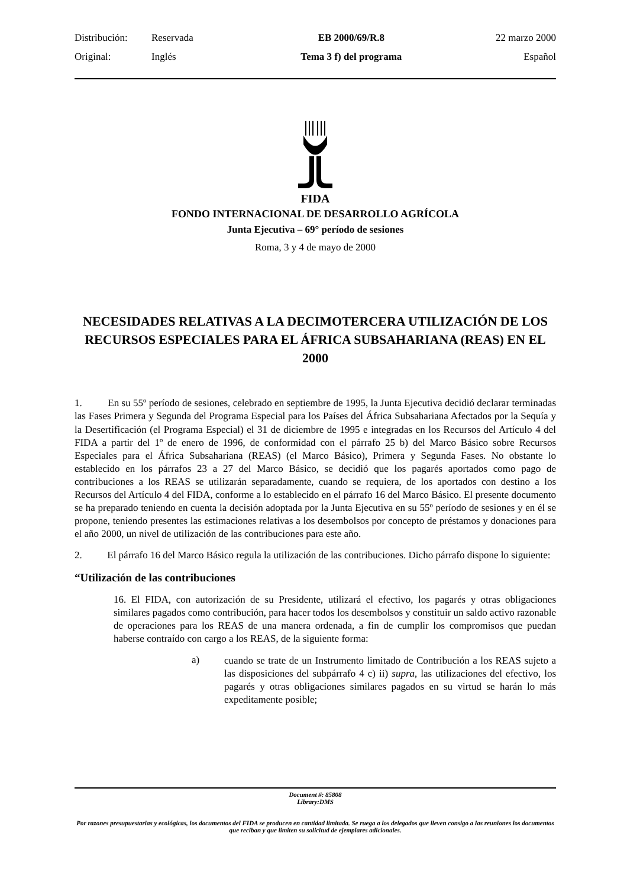| Distribución: | Reservada | EB 2000/69/R.8 | 22 marzo 2000 |
| Original: | Inglés | Tema 3 f) del programa | Español |
FIDA
FONDO INTERNACIONAL DE DESARROLLO AGRÍCOLA
Junta Ejecutiva – 69° período de sesiones
Roma, 3 y 4 de mayo de 2000
NECESIDADES RELATIVAS A LA DECIMOTERCERA UTILIZACIÓN DE LOS RECURSOS ESPECIALES PARA EL ÁFRICA SUBSAHARIANA (REAS) EN EL 2000
1. En su 55º período de sesiones, celebrado en septiembre de 1995, la Junta Ejecutiva decidió declarar terminadas las Fases Primera y Segunda del Programa Especial para los Países del África Subsahariana Afectados por la Sequía y la Desertificación (el Programa Especial) el 31 de diciembre de 1995 e integradas en los Recursos del Artículo 4 del FIDA a partir del 1º de enero de 1996, de conformidad con el párrafo 25 b) del Marco Básico sobre Recursos Especiales para el África Subsahariana (REAS) (el Marco Básico), Primera y Segunda Fases. No obstante lo establecido en los párrafos 23 a 27 del Marco Básico, se decidió que los pagarés aportados como pago de contribuciones a los REAS se utilizarán separadamente, cuando se requiera, de los aportados con destino a los Recursos del Artículo 4 del FIDA, conforme a lo establecido en el párrafo 16 del Marco Básico. El presente documento se ha preparado teniendo en cuenta la decisión adoptada por la Junta Ejecutiva en su 55º período de sesiones y en él se propone, teniendo presentes las estimaciones relativas a los desembolsos por concepto de préstamos y donaciones para el año 2000, un nivel de utilización de las contribuciones para este año.
2. El párrafo 16 del Marco Básico regula la utilización de las contribuciones. Dicho párrafo dispone lo siguiente:
“Utilización de las contribuciones
16. El FIDA, con autorización de su Presidente, utilizará el efectivo, los pagarés y otras obligaciones similares pagados como contribución, para hacer todos los desembolsos y constituir un saldo activo razonable de operaciones para los REAS de una manera ordenada, a fin de cumplir los compromisos que puedan haberse contraído con cargo a los REAS, de la siguiente forma:
a)
cuando se trate de un Instrumento limitado de Contribución a los REAS sujeto a las disposiciones del subpárrafo 4 c) ii) supra, las utilizaciones del efectivo, los pagarés y otras obligaciones similares pagados en su virtud se harán lo más expeditamente posible;
Document #: 85808
Library:DMS
Por razones presupuestarias y ecológicas, los documentos del FIDA se producen en cantidad limitada. Se ruega a los delegados que lleven consigo a las reuniones los documentos que reciban y que limiten su solicitud de ejemplares adicionales.